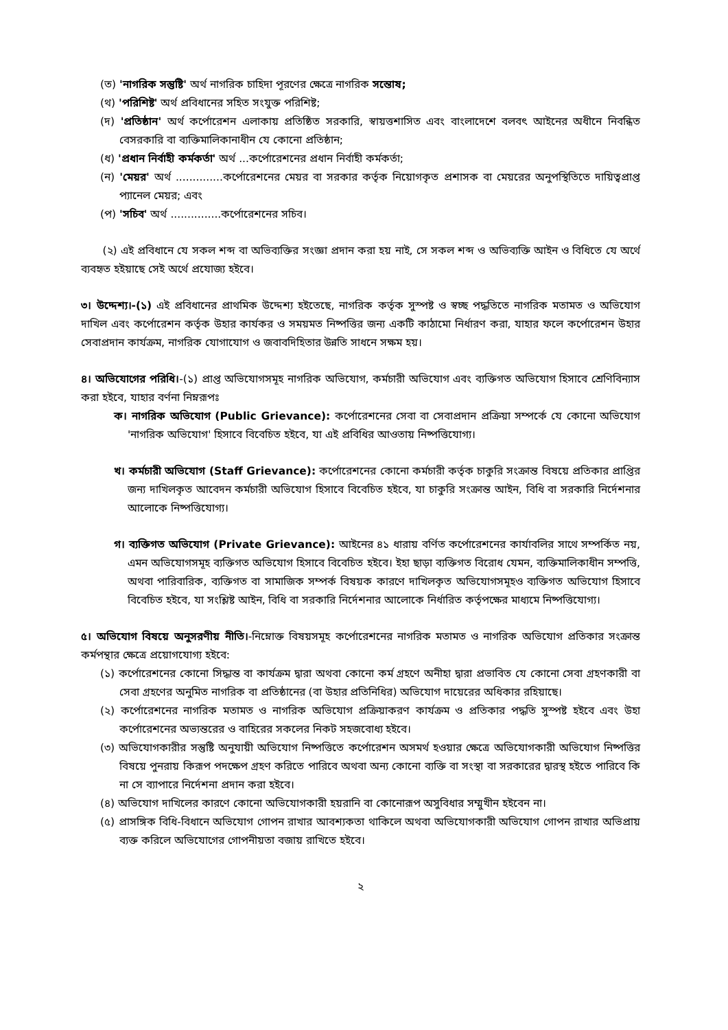(ত) 'নাগরিক সন্তুষ্টি' অর্থ নাগরিক চাহিদা পূরণের ক্ষেত্রে নাগরিক সন্তোষ;
(থ) 'পরিশিষ্ট' অর্থ প্রবিধানের সহিত সংযুক্ত পরিশিষ্ট;
(দ) 'প্রতিষ্ঠান' অর্থ কর্পোরেশন এলাকায় প্রতিষ্ঠিত সরকারি, স্বায়ত্তশাসিত এবং বাংলাদেশে বলবৎ আইনের অধীনে নিবন্ধিত বেসরকারি বা ব্যক্তিমালিকানাধীন যে কোনো প্রতিষ্ঠান;
(ধ) 'প্রধান নির্বাহী কর্মকর্তা' অর্থ ...কর্পোরেশনের প্রধান নির্বাহী কর্মকর্তা;
(ন) 'মেয়র' অর্থ ..............কর্পোরেশনের মেয়র বা সরকার কর্তৃক নিয়োগকৃত প্রশাসক বা মেয়রের অনুপস্থিতিতে দায়িত্বপ্রাপ্ত প্যানেল মেয়র; এবং
(প) 'সচিব' অর্থ ...............কর্পোরেশনের সচিব।
(২) এই প্রবিধানে যে সকল শব্দ বা অভিব্যক্তির সংজ্ঞা প্রদান করা হয় নাই, সে সকল শব্দ ও অভিব্যক্তি আইন ও বিধিতে যে অর্থে ব্যবহৃত হইয়াছে সেই অর্থে প্রযোজ্য হইবে।
৩। উদ্দেশ্য।-(১) এই প্রবিধানের প্রাথমিক উদ্দেশ্য হইতেছে, নাগরিক কর্তৃক সুস্পষ্ট ও স্বচ্ছ পদ্ধতিতে নাগরিক মতামত ও অভিযোগ দাখিল এবং কর্পোরেশন কর্তৃক উহার কার্যকর ও সময়মত নিষ্পত্তির জন্য একটি কাঠামো নির্ধারণ করা, যাহার ফলে কর্পোরেশন উহার সেবাপ্রদান কার্যক্রম, নাগরিক যোগাযোগ ও জবাবদিহিতার উন্নতি সাধনে সক্ষম হয়।
৪। অভিযোগের পরিধি।-(১) প্রাপ্ত অভিযোগসমূহ নাগরিক অভিযোগ, কর্মচারী অভিযোগ এবং ব্যক্তিগত অভিযোগ হিসাবে শ্রেণিবিন্যাস করা হইবে, যাহার বর্ণনা নিম্নরূপঃ
ক। নাগরিক অভিযোগ (Public Grievance): কর্পোরেশনের সেবা বা সেবাপ্রদান প্রক্রিয়া সম্পর্কে যে কোনো অভিযোগ 'নাগরিক অভিযোগ' হিসাবে বিবেচিত হইবে, যা এই প্রবিধির আওতায় নিষ্পত্তিযোগ্য।
খ। কর্মচারী অভিযোগ (Staff Grievance): কর্পোরেশনের কোনো কর্মচারী কর্তৃক চাকুরি সংক্রান্ত বিষয়ে প্রতিকার প্রাপ্তির জন্য দাখিলকৃত আবেদন কর্মচারী অভিযোগ হিসাবে বিবেচিত হইবে, যা চাকুরি সংক্রান্ত আইন, বিধি বা সরকারি নির্দেশনার আলোকে নিষ্পত্তিযোগ্য।
গ। ব্যক্তিগত অভিযোগ (Private Grievance): আইনের ৪১ ধারায় বর্ণিত কর্পোরেশনের কার্যাবলির সাথে সম্পর্কিত নয়, এমন অভিযোগসমূহ ব্যক্তিগত অভিযোগ হিসাবে বিবেচিত হইবে। ইহা ছাড়া ব্যক্তিগত বিরোধ যেমন, ব্যক্তিমালিকাধীন সম্পত্তি, অথবা পারিবারিক, ব্যক্তিগত বা সামাজিক সম্পর্ক বিষয়ক কারণে দাখিলকৃত অভিযোগসমূহও ব্যক্তিগত অভিযোগ হিসাবে বিবেচিত হইবে, যা সংশ্লিষ্ট আইন, বিধি বা সরকারি নির্দেশনার আলোকে নির্ধারিত কর্তৃপক্ষের মাধ্যমে নিষ্পত্তিযোগ্য।
৫। অভিযোগ বিষয়ে অনুসরণীয় নীতি।-নিম্নোক্ত বিষয়সমূহ কর্পোরেশনের নাগরিক মতামত ও নাগরিক অভিযোগ প্রতিকার সংক্রান্ত কর্মপন্থার ক্ষেত্রে প্রয়োগযোগ্য হইবে:
(১) কর্পোরেশনের কোনো সিদ্ধান্ত বা কার্যক্রম দ্বারা অথবা কোনো কর্ম গ্রহণে অনীহা দ্বারা প্রভাবিত যে কোনো সেবা গ্রহণকারী বা সেবা গ্রহণের অনুমিত নাগরিক বা প্রতিষ্ঠানের (বা উহার প্রতিনিধির) অভিযোগ দায়েরের অধিকার রহিয়াছে।
(২) কর্পোরেশনের নাগরিক মতামত ও নাগরিক অভিযোগ প্রক্রিয়াকরণ কার্যক্রম ও প্রতিকার পদ্ধতি সুস্পষ্ট হইবে এবং উহা কর্পোরেশনের অভ্যন্তরের ও বাহিরের সকলের নিকট সহজবোধ্য হইবে।
(৩) অভিযোগকারীর সন্তুষ্টি অনুযায়ী অভিযোগ নিষ্পত্তিতে কর্পোরেশন অসমর্থ হওয়ার ক্ষেত্রে অভিযোগকারী অভিযোগ নিষ্পত্তির বিষয়ে পুনরায় কিরূপ পদক্ষেপ গ্রহণ করিতে পারিবে অথবা অন্য কোনো ব্যক্তি বা সংস্থা বা সরকারের দ্বারস্থ হইতে পারিবে কি না সে ব্যাপারে নির্দেশনা প্রদান করা হইবে।
(৪) অভিযোগ দাখিলের কারণে কোনো অভিযোগকারী হয়রানি বা কোনোরূপ অসুবিধার সম্মুখীন হইবেন না।
(৫) প্রাসঙ্গিক বিধি-বিধানে অভিযোগ গোপন রাখার আবশ্যকতা থাকিলে অথবা অভিযোগকারী অভিযোগ গোপন রাখার অভিপ্রায় ব্যক্ত করিলে অভিযোগের গোপনীয়তা বজায় রাখিতে হইবে।
২